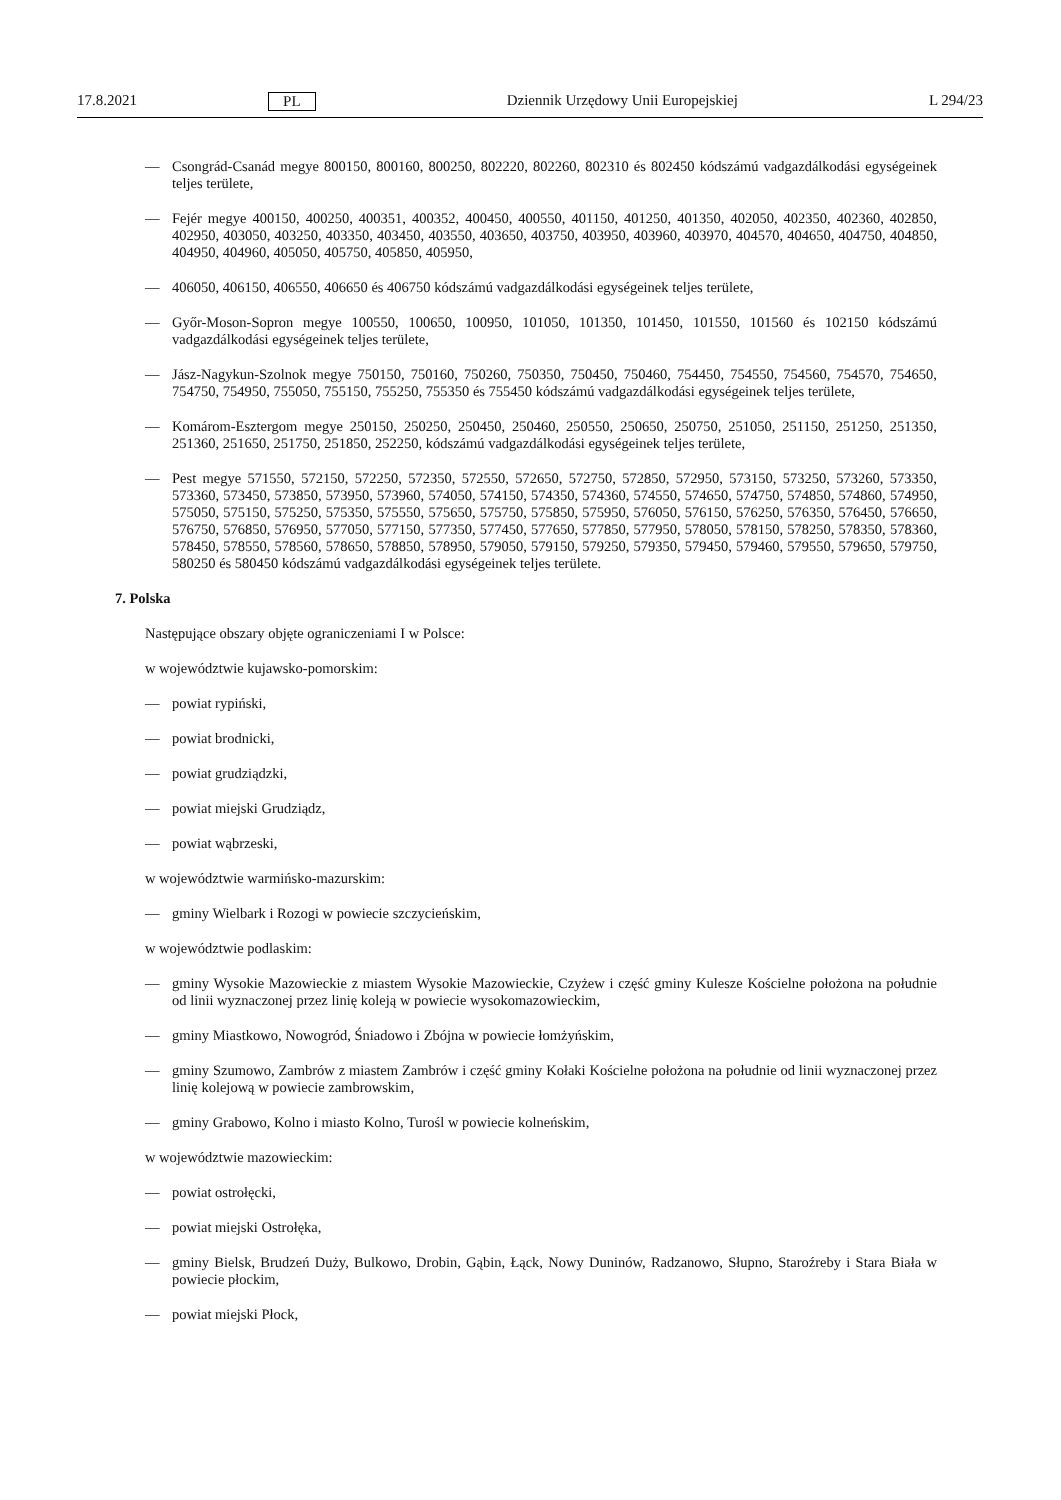17.8.2021 PL Dziennik Urzędowy Unii Europejskiej L 294/23
— Csongrád-Csanád megye 800150, 800160, 800250, 802220, 802260, 802310 és 802450 kódszámú vadgazdálkodási egységeinek teljes területe,
— Fejér megye 400150, 400250, 400351, 400352, 400450, 400550, 401150, 401250, 401350, 402050, 402350, 402360, 402850, 402950, 403050, 403250, 403350, 403450, 403550, 403650, 403750, 403950, 403960, 403970, 404570, 404650, 404750, 404850, 404950, 404960, 405050, 405750, 405850, 405950,
— 406050, 406150, 406550, 406650 és 406750 kódszámú vadgazdálkodási egységeinek teljes területe,
— Győr-Moson-Sopron megye 100550, 100650, 100950, 101050, 101350, 101450, 101550, 101560 és 102150 kódszámú vadgazdálkodási egységeinek teljes területe,
— Jász-Nagykun-Szolnok megye 750150, 750160, 750260, 750350, 750450, 750460, 754450, 754550, 754560, 754570, 754650, 754750, 754950, 755050, 755150, 755250, 755350 és 755450 kódszámú vadgazdálkodási egységeinek teljes területe,
— Komárom-Esztergom megye 250150, 250250, 250450, 250460, 250550, 250650, 250750, 251050, 251150, 251250, 251350, 251360, 251650, 251750, 251850, 252250, kódszámú vadgazdálkodási egységeinek teljes területe,
— Pest megye 571550, 572150, 572250, 572350, 572550, 572650, 572750, 572850, 572950, 573150, 573250, 573260, 573350, 573360, 573450, 573850, 573950, 573960, 574050, 574150, 574350, 574360, 574550, 574650, 574750, 574850, 574860, 574950, 575050, 575150, 575250, 575350, 575550, 575650, 575750, 575850, 575950, 576050, 576150, 576250, 576350, 576450, 576650, 576750, 576850, 576950, 577050, 577150, 577350, 577450, 577650, 577850, 577950, 578050, 578150, 578250, 578350, 578360, 578450, 578550, 578560, 578650, 578850, 578950, 579050, 579150, 579250, 579350, 579450, 579460, 579550, 579650, 579750, 580250 és 580450 kódszámú vadgazdálkodási egységeinek teljes területe.
7. Polska
Następujące obszary objęte ograniczeniami I w Polsce:
w województwie kujawsko-pomorskim:
— powiat rypiński,
— powiat brodnicki,
— powiat grudziądzki,
— powiat miejski Grudziądz,
— powiat wąbrzeski,
w województwie warmińsko-mazurskim:
— gminy Wielbark i Rozogi w powiecie szczycieńskim,
w województwie podlaskim:
— gminy Wysokie Mazowieckie z miastem Wysokie Mazowieckie, Czyżew i część gminy Kulesze Kościelne położona na południe od linii wyznaczonej przez linię koleją w powiecie wysokomazowieckim,
— gminy Miastkowo, Nowogród, Śniadowo i Zbójna w powiecie łomżyńskim,
— gminy Szumowo, Zambrów z miastem Zambrów i część gminy Kołaki Kościelne położona na południe od linii wyznaczonej przez linię kolejową w powiecie zambrowskim,
— gminy Grabowo, Kolno i miasto Kolno, Turośl w powiecie kolneńskim,
w województwie mazowieckim:
— powiat ostrołęcki,
— powiat miejski Ostrołęka,
— gminy Bielsk, Brudzeń Duży, Bulkowo, Drobin, Gąbin, Łąck, Nowy Duninów, Radzanowo, Słupno, Staroźreby i Stara Biała w powiecie płockim,
— powiat miejski Płock,